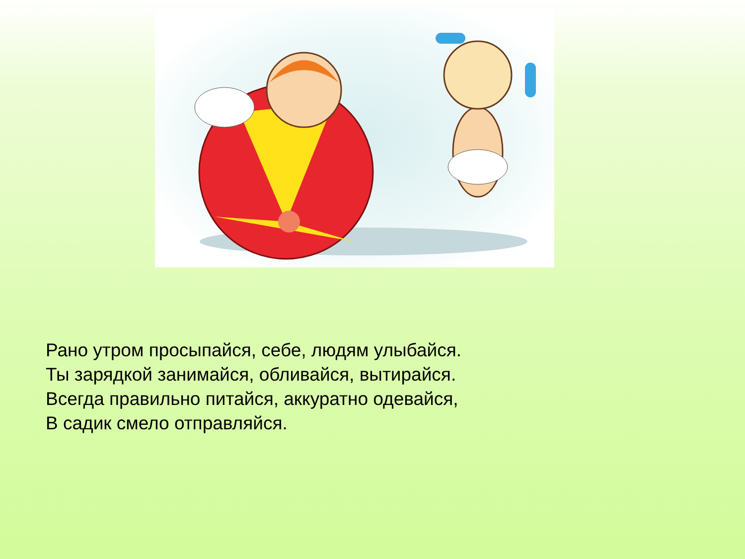Рано утром просыпайся, себе, людям улыбайся.
Ты зарядкой занимайся, обливайся, вытирайся.
Всегда правильно питайся, аккуратно одевайся,
В садик смело отправляйся.